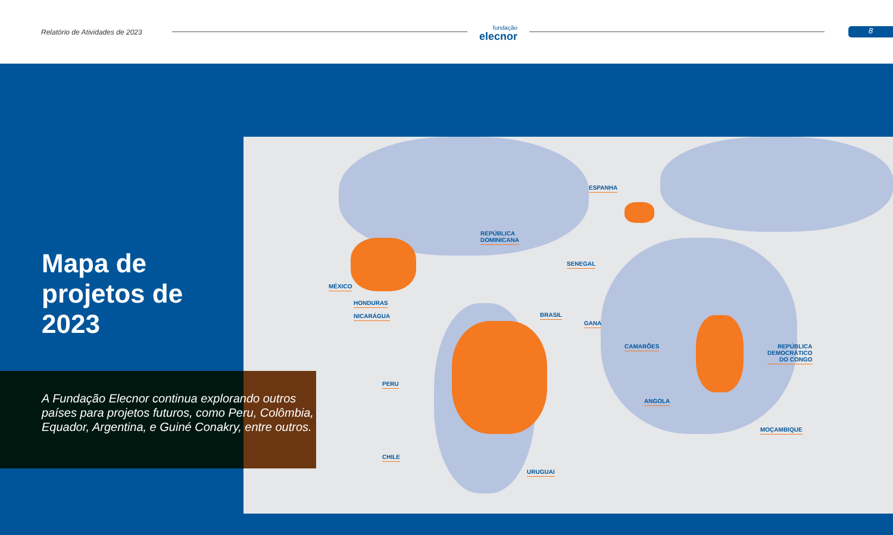Relatório de Atividades de 2023
fundação
elecnor
8
MÉXICO
HONDURAS
NICARÁGUA
REPÚBLICA
DOMINICANA
ESPANHA
SENEGAL
BRASIL
GANA
CAMARÕES
REPÚBLICA
DEMOCRÁTICO
DO CONGO
PERU
ANGOLA
MOÇAMBIQUE
CHILE
URUGUAI
Mapa de projetos de 2023
A Fundação Elecnor continua explorando outros países para projetos futuros, como Peru, Colômbia, Equador, Argentina, e Guiné Conakry, entre outros.